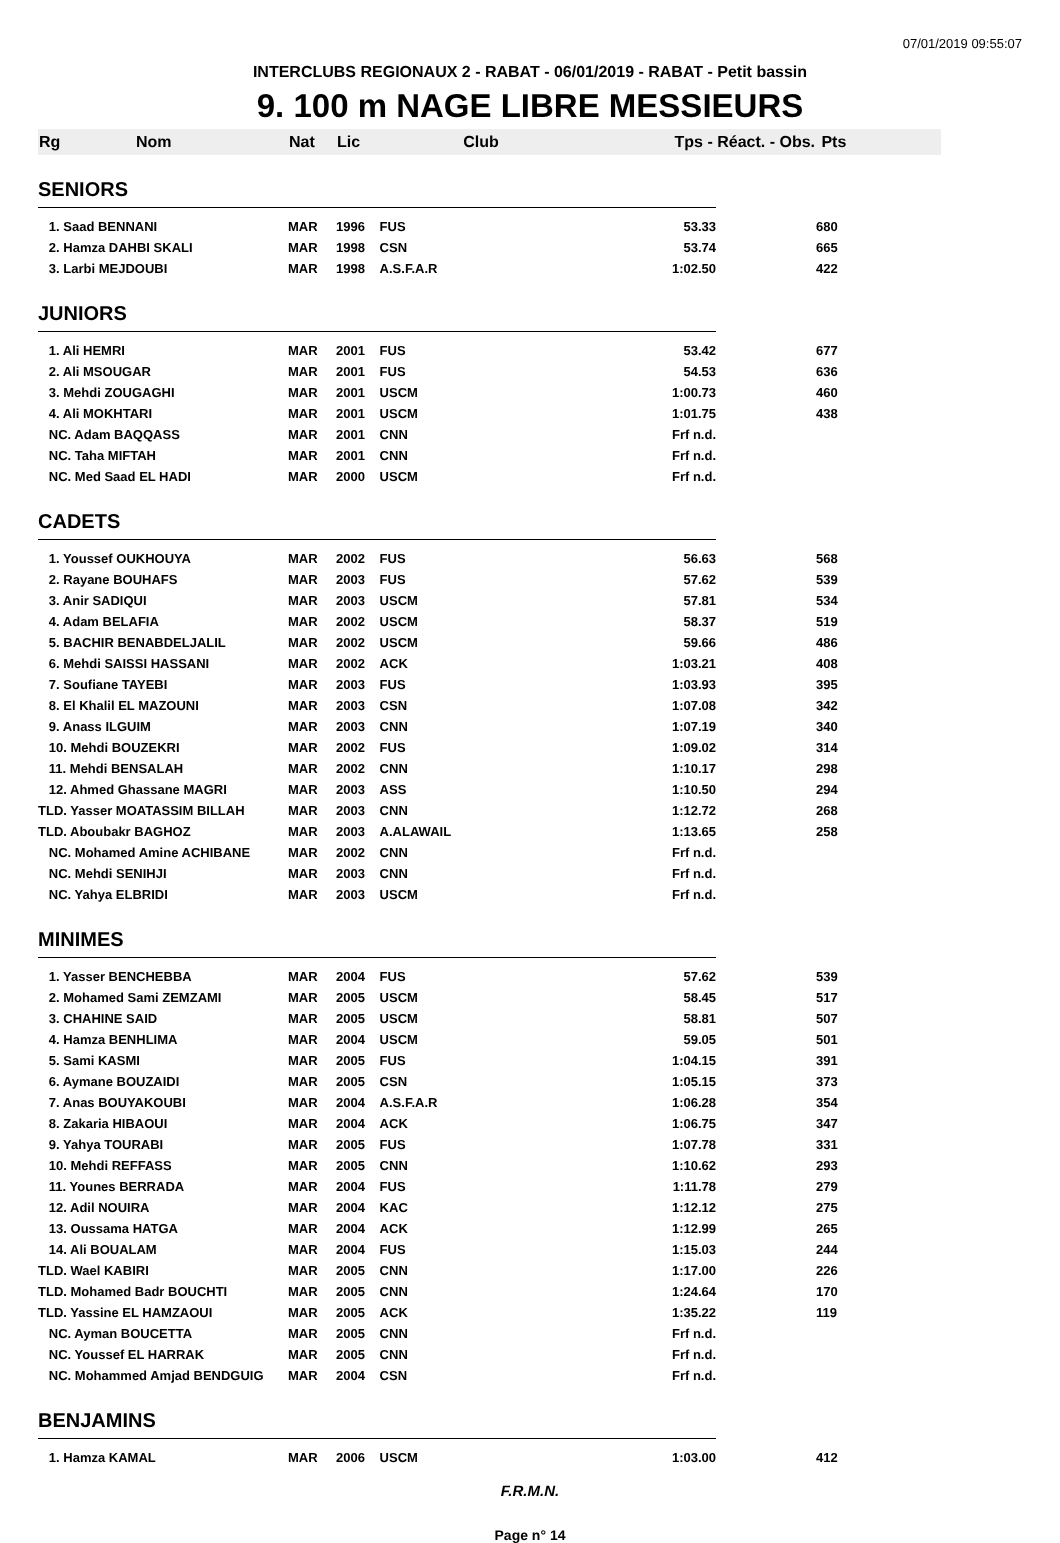07/01/2019 09:55:07
INTERCLUBS REGIONAUX 2 - RABAT - 06/01/2019 - RABAT - Petit bassin
9. 100 m NAGE LIBRE MESSIEURS
| Rg Nom | Nat | Lic | Club | Tps - Réact. - Obs. | | Pts |
| --- | --- | --- | --- | --- | --- | --- |
| SENIORS | | | | | | |
| 1. Saad BENNANI | MAR | 1996 | FUS | 53.33 | | 680 |
| 2. Hamza DAHBI SKALI | MAR | 1998 | CSN | 53.74 | | 665 |
| 3. Larbi MEJDOUBI | MAR | 1998 | A.S.F.A.R | 1:02.50 | | 422 |
| JUNIORS | | | | | | |
| 1. Ali HEMRI | MAR | 2001 | FUS | 53.42 | | 677 |
| 2. Ali MSOUGAR | MAR | 2001 | FUS | 54.53 | | 636 |
| 3. Mehdi ZOUGAGHI | MAR | 2001 | USCM | 1:00.73 | | 460 |
| 4. Ali MOKHTARI | MAR | 2001 | USCM | 1:01.75 | | 438 |
| NC. Adam BAQQASS | MAR | 2001 | CNN | Frf n.d. | | |
| NC. Taha MIFTAH | MAR | 2001 | CNN | Frf n.d. | | |
| NC. Med Saad EL HADI | MAR | 2000 | USCM | Frf n.d. | | |
| CADETS | | | | | | |
| 1. Youssef OUKHOUYA | MAR | 2002 | FUS | 56.63 | | 568 |
| 2. Rayane BOUHAFS | MAR | 2003 | FUS | 57.62 | | 539 |
| 3. Anir SADIQUI | MAR | 2003 | USCM | 57.81 | | 534 |
| 4. Adam BELAFIA | MAR | 2002 | USCM | 58.37 | | 519 |
| 5. BACHIR BENABDELJALIL | MAR | 2002 | USCM | 59.66 | | 486 |
| 6. Mehdi SAISSI HASSANI | MAR | 2002 | ACK | 1:03.21 | | 408 |
| 7. Soufiane TAYEBI | MAR | 2003 | FUS | 1:03.93 | | 395 |
| 8. El Khalil EL MAZOUNI | MAR | 2003 | CSN | 1:07.08 | | 342 |
| 9. Anass ILGUIM | MAR | 2003 | CNN | 1:07.19 | | 340 |
| 10. Mehdi BOUZEKRI | MAR | 2002 | FUS | 1:09.02 | | 314 |
| 11. Mehdi BENSALAH | MAR | 2002 | CNN | 1:10.17 | | 298 |
| 12. Ahmed Ghassane MAGRI | MAR | 2003 | ASS | 1:10.50 | | 294 |
| TLD. Yasser MOATASSIM BILLAH | MAR | 2003 | CNN | 1:12.72 | | 268 |
| TLD. Aboubakr BAGHOZ | MAR | 2003 | A.ALAWAIL | 1:13.65 | | 258 |
| NC. Mohamed Amine ACHIBANE | MAR | 2002 | CNN | Frf n.d. | | |
| NC. Mehdi SENIHJI | MAR | 2003 | CNN | Frf n.d. | | |
| NC. Yahya ELBRIDI | MAR | 2003 | USCM | Frf n.d. | | |
| MINIMES | | | | | | |
| 1. Yasser BENCHEBBA | MAR | 2004 | FUS | 57.62 | | 539 |
| 2. Mohamed Sami ZEMZAMI | MAR | 2005 | USCM | 58.45 | | 517 |
| 3. CHAHINE SAID | MAR | 2005 | USCM | 58.81 | | 507 |
| 4. Hamza BENHLIMA | MAR | 2004 | USCM | 59.05 | | 501 |
| 5. Sami KASMI | MAR | 2005 | FUS | 1:04.15 | | 391 |
| 6. Aymane BOUZAIDI | MAR | 2005 | CSN | 1:05.15 | | 373 |
| 7. Anas BOUYAKOUBI | MAR | 2004 | A.S.F.A.R | 1:06.28 | | 354 |
| 8. Zakaria HIBAOUI | MAR | 2004 | ACK | 1:06.75 | | 347 |
| 9. Yahya TOURABI | MAR | 2005 | FUS | 1:07.78 | | 331 |
| 10. Mehdi REFFASS | MAR | 2005 | CNN | 1:10.62 | | 293 |
| 11. Younes BERRADA | MAR | 2004 | FUS | 1:11.78 | | 279 |
| 12. Adil NOUIRA | MAR | 2004 | KAC | 1:12.12 | | 275 |
| 13. Oussama HATGA | MAR | 2004 | ACK | 1:12.99 | | 265 |
| 14. Ali BOUALAM | MAR | 2004 | FUS | 1:15.03 | | 244 |
| TLD. Wael KABIRI | MAR | 2005 | CNN | 1:17.00 | | 226 |
| TLD. Mohamed Badr BOUCHTI | MAR | 2005 | CNN | 1:24.64 | | 170 |
| TLD. Yassine EL HAMZAOUI | MAR | 2005 | ACK | 1:35.22 | | 119 |
| NC. Ayman BOUCETTA | MAR | 2005 | CNN | Frf n.d. | | |
| NC. Youssef EL HARRAK | MAR | 2005 | CNN | Frf n.d. | | |
| NC. Mohammed Amjad BENDGUIG | MAR | 2004 | CSN | Frf n.d. | | |
| BENJAMINS | | | | | | |
| 1. Hamza KAMAL | MAR | 2006 | USCM | 1:03.00 | | 412 |
F.R.M.N.
Page n° 14